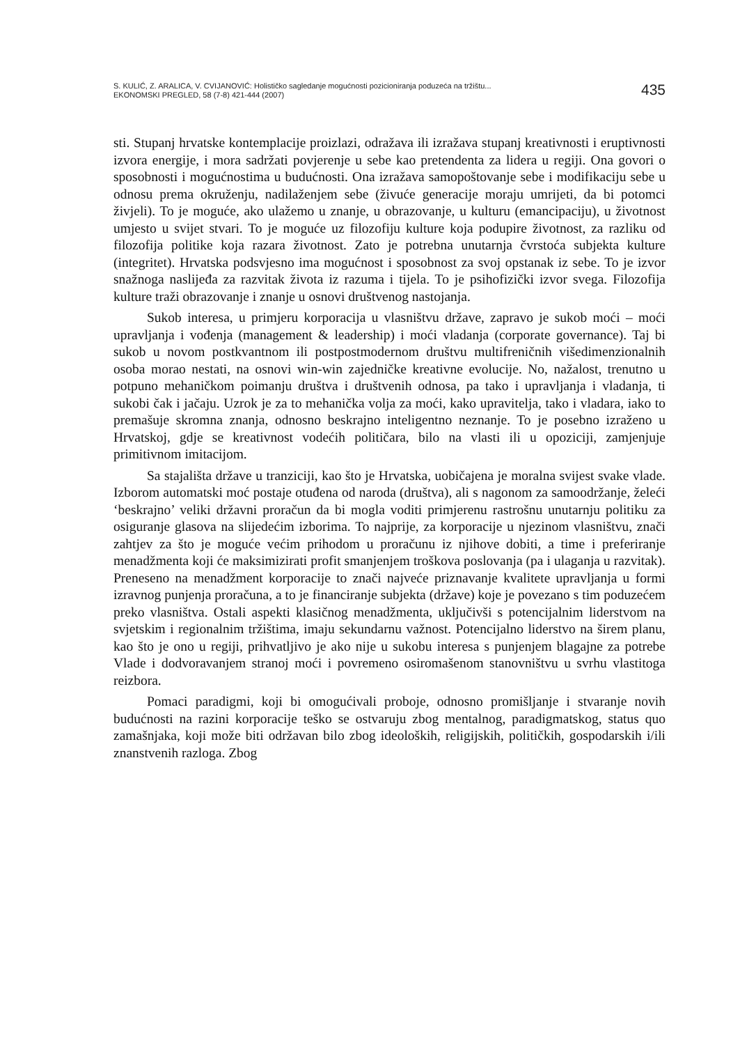S. KULIĆ, Z. ARALICA, V. CVIJANOVIĆ: Holističko sagledanje mogućnosti pozicioniranja poduzeća na tržištu...
EKONOMSKI PREGLED, 58 (7-8) 421-444 (2007)
435
sti. Stupanj hrvatske kontemplacije proizlazi, odražava ili izražava stupanj kreativnosti i eruptivnosti izvora energije, i mora sadržati povjerenje u sebe kao pretendenta za lidera u regiji. Ona govori o sposobnosti i mogućnostima u budućnosti. Ona izražava samopoštovanje sebe i modifikaciju sebe u odnosu prema okruženju, nadilaženjem sebe (živuće generacije moraju umrijeti, da bi potomci živjeli). To je moguće, ako ulažemo u znanje, u obrazovanje, u kulturu (emancipaciju), u životnost umjesto u svijet stvari. To je moguće uz filozofiju kulture koja podupire životnost, za razliku od filozofija politike koja razara životnost. Zato je potrebna unutarnja čvrstoća subjekta kulture (integritet). Hrvatska podsvjesno ima mogućnost i sposobnost za svoj opstanak iz sebe. To je izvor snažnoga naslijeđa za razvitak života iz razuma i tijela. To je psihofizički izvor svega. Filozofija kulture traži obrazovanje i znanje u osnovi društvenog nastojanja.
Sukob interesa, u primjeru korporacija u vlasništvu države, zapravo je sukob moći – moći upravljanja i vođenja (management & leadership) i moći vladanja (corporate governance). Taj bi sukob u novom postkvantnom ili postpostmodernom društvu multifreničnih višedimenzionalnih osoba morao nestati, na osnovi win-win zajedničke kreativne evolucije. No, nažalost, trenutno u potpuno mehaničkom poimanju društva i društvenih odnosa, pa tako i upravljanja i vladanja, ti sukobi čak i jačaju. Uzrok je za to mehanička volja za moći, kako upravitelja, tako i vladara, iako to premašuje skromna znanja, odnosno beskrajno inteligentno neznanje. To je posebno izraženo u Hrvatskoj, gdje se kreativnost vodećih političara, bilo na vlasti ili u opoziciji, zamjenjuje primitivnom imitacijom.
Sa stajališta države u tranziciji, kao što je Hrvatska, uobičajena je moralna svijest svake vlade. Izborom automatski moć postaje otuđena od naroda (društva), ali s nagonom za samoodržanje, želeći ‘beskrajno’ veliki državni proračun da bi mogla voditi primjerenu rastrošnu unutarnju politiku za osiguranje glasova na slijedećim izborima. To najprije, za korporacije u njezinom vlasništvu, znači zahtjev za što je moguće većim prihodom u proračunu iz njihove dobiti, a time i preferiranje menadžmenta koji će maksimizirati profit smanjenjem troškova poslovanja (pa i ulaganja u razvitak). Preneseno na menadžment korporacije to znači najveće priznavanje kvalitete upravljanja u formi izravnog punjenja proračuna, a to je financiranje subjekta (države) koje je povezano s tim poduzećem preko vlasništva. Ostali aspekti klasičnog menadžmenta, uključivši s potencijalnim liderstvom na svjetskim i regionalnim tržištima, imaju sekundarnu važnost. Potencijalno liderstvo na širem planu, kao što je ono u regiji, prihvatljivo je ako nije u sukobu interesa s punjenjem blagajne za potrebe Vlade i dodvoravanjem stranoj moći i povremeno osiromašenom stanovništvu u svrhu vlastitoga reizbora.
Pomaci paradigmi, koji bi omogućivali proboje, odnosno promišljanje i stvaranje novih budućnosti na razini korporacije teško se ostvaruju zbog mentalnog, paradigmatskog, status quo zamašnjaka, koji može biti održavan bilo zbog ideoloških, religijskih, političkih, gospodarskih i/ili znanstvenih razloga. Zbog